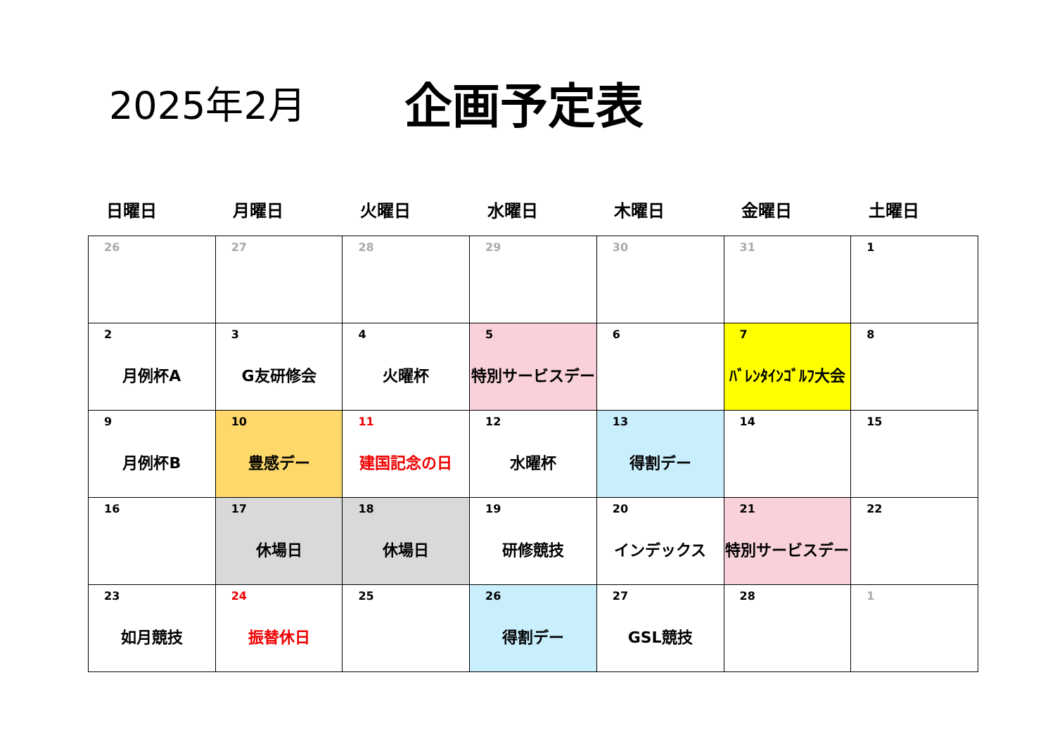2025年2月
企画予定表
| 日曜日 | 月曜日 | 火曜日 | 水曜日 | 木曜日 | 金曜日 | 土曜日 |
| --- | --- | --- | --- | --- | --- | --- |
| 26 | 27 | 28 | 29 | 30 | 31 | 1 |
| 2 月例杯A | 3 G友研修会 | 4 火曜杯 | 5 特別サービスデー | 6 | 7 ﾊﾞﾚﾝﾀｲﾝｺﾞﾙﾌ大会 | 8 |
| 9 月例杯B | 10 豊感デー | 11 建国記念の日 | 12 水曜杯 | 13 得割デー | 14 | 15 |
| 16 | 17 休場日 | 18 休場日 | 19 研修競技 | 20 インデックス | 21 特別サービスデー | 22 |
| 23 如月競技 | 24 振替休日 | 25 | 26 得割デー | 27 GSL競技 | 28 | 1 |